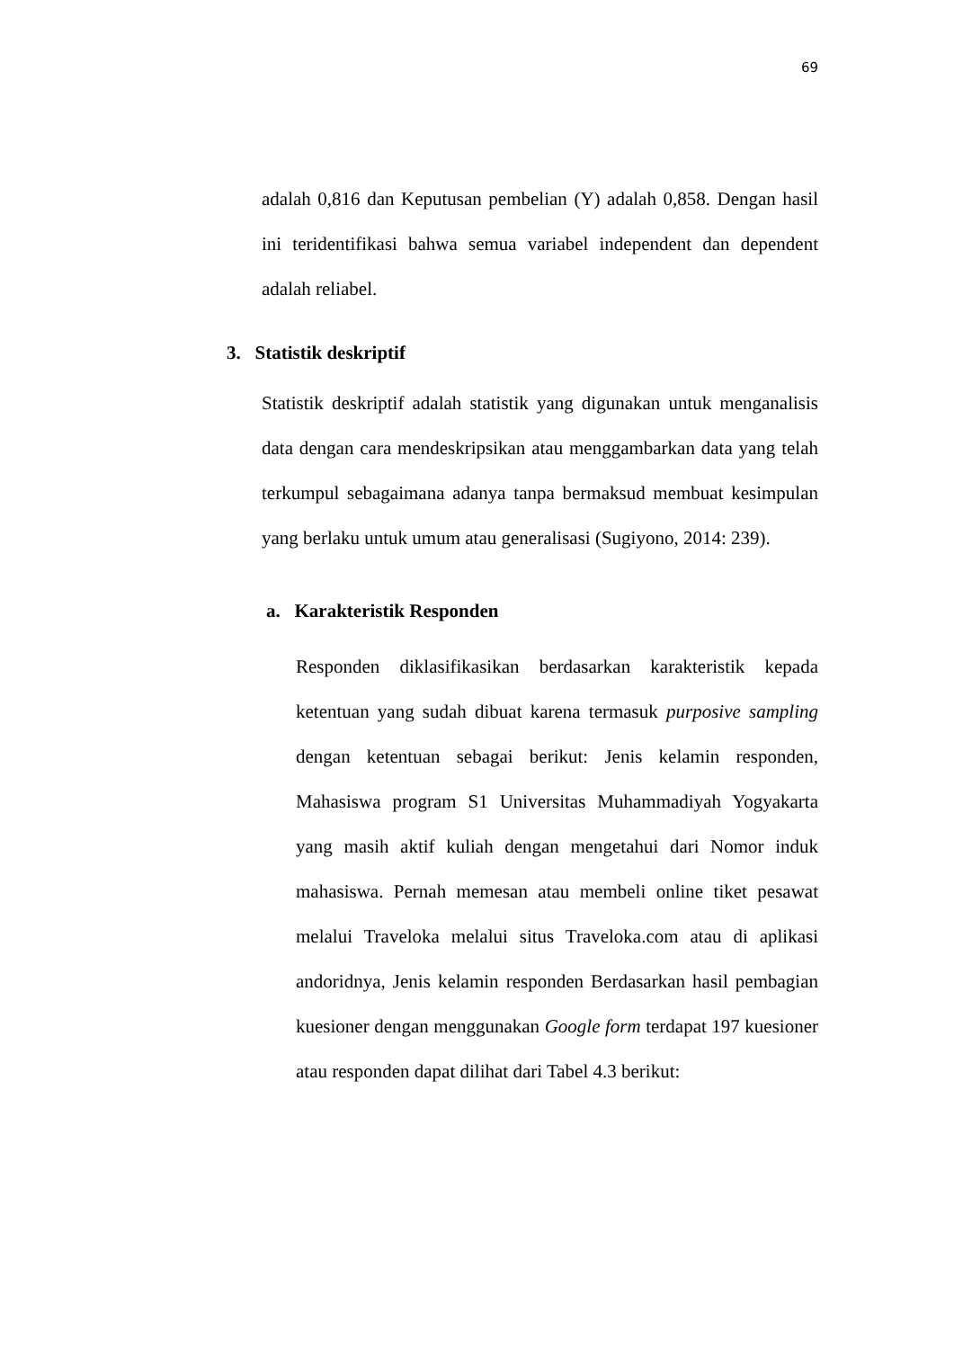69
adalah 0,816 dan Keputusan pembelian (Y) adalah 0,858. Dengan hasil ini teridentifikasi bahwa semua variabel independent dan dependent adalah reliabel.
3. Statistik deskriptif
Statistik deskriptif adalah statistik yang digunakan untuk menganalisis data dengan cara mendeskripsikan atau menggambarkan data yang telah terkumpul sebagaimana adanya tanpa bermaksud membuat kesimpulan yang berlaku untuk umum atau generalisasi (Sugiyono, 2014: 239).
a. Karakteristik Responden
Responden diklasifikasikan berdasarkan karakteristik kepada ketentuan yang sudah dibuat karena termasuk purposive sampling dengan ketentuan sebagai berikut: Jenis kelamin responden, Mahasiswa program S1 Universitas Muhammadiyah Yogyakarta yang masih aktif kuliah dengan mengetahui dari Nomor induk mahasiswa. Pernah memesan atau membeli online tiket pesawat melalui Traveloka melalui situs Traveloka.com atau di aplikasi andoridnya, Jenis kelamin responden Berdasarkan hasil pembagian kuesioner dengan menggunakan Google form terdapat 197 kuesioner atau responden dapat dilihat dari Tabel 4.3 berikut: